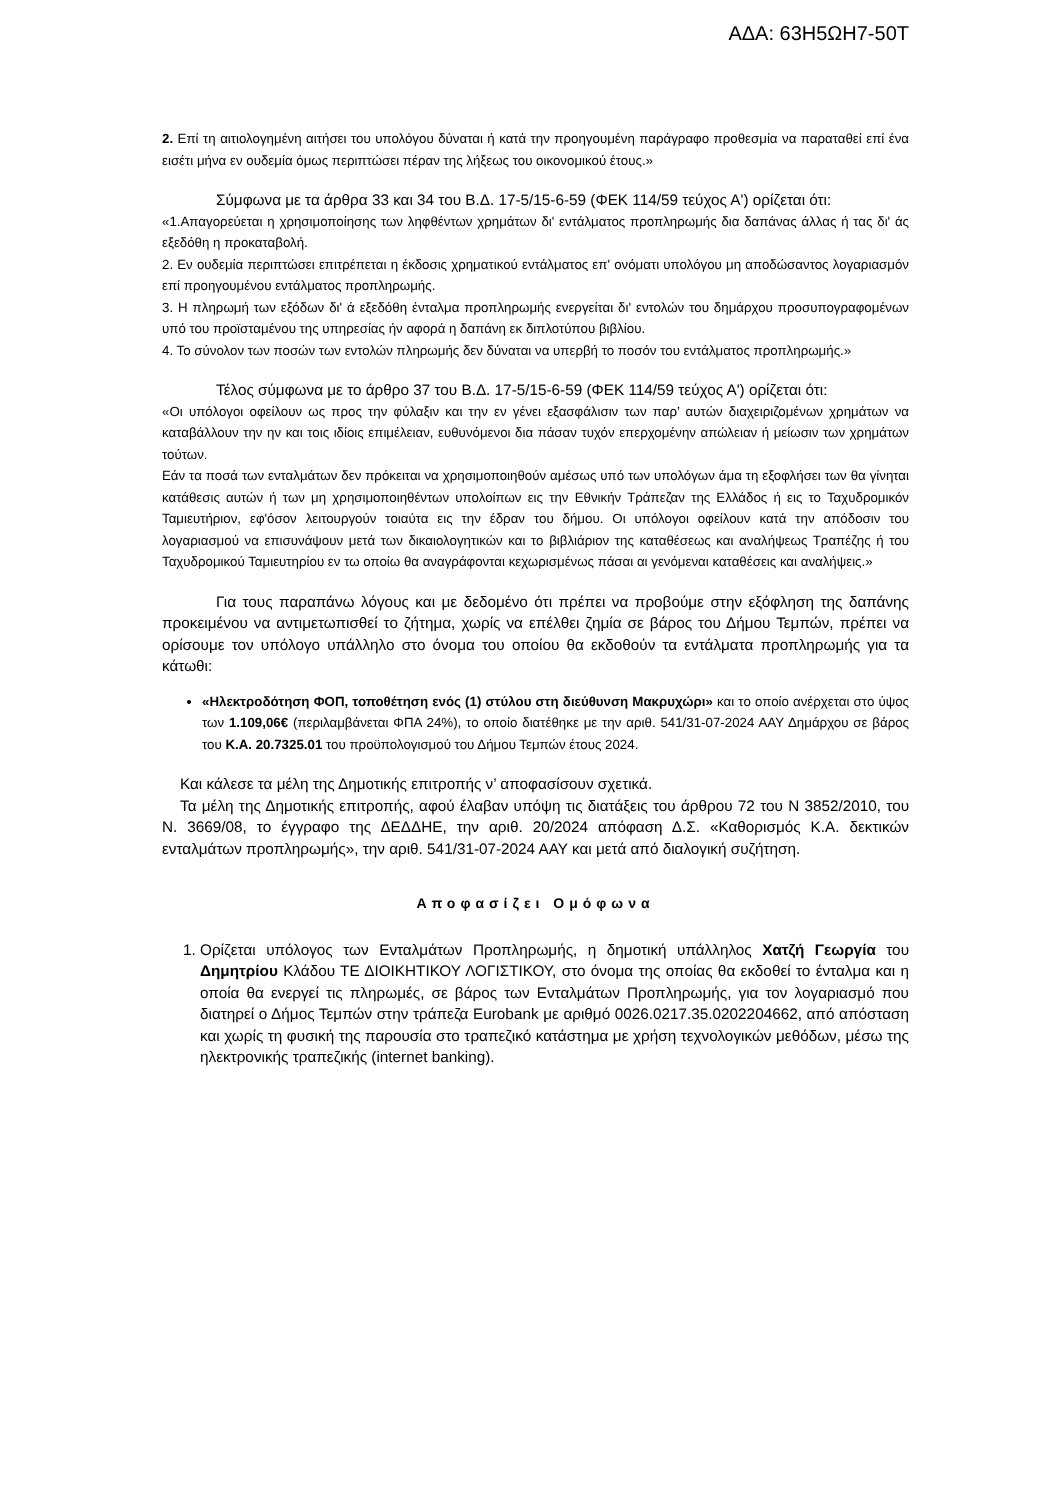ΑΔΑ: 63Η5ΩΗ7-50Τ
2. Επί τη αιτιολογημένη αιτήσει του υπολόγου δύναται ή κατά την προηγουμένη παράγραφο προθεσμία να παραταθεί επί ένα εισέτι μήνα εν ουδεμία όμως περιπτώσει πέραν της λήξεως του οικονομικού έτους.»
Σύμφωνα με τα άρθρα 33 και 34 του Β.Δ. 17-5/15-6-59 (ΦΕΚ 114/59 τεύχος Α') ορίζεται ότι:
«1.Απαγορεύεται η χρησιμοποίησης των ληφθέντων χρημάτων δι' εντάλματος προπληρωμής δια δαπάνας άλλας ή τας δι' άς εξεδόθη η προκαταβολή.
2. Εν ουδεμία περιπτώσει επιτρέπεται η έκδοσις χρηματικού εντάλματος επ' ονόματι υπολόγου μη αποδώσαντος λογαριασμόν επί προηγουμένου εντάλματος προπληρωμής.
3. Η πληρωμή των εξόδων δι' ά εξεδόθη ένταλμα προπληρωμής ενεργείται δι' εντολών του δημάρχου προσυπογραφομένων υπό του προϊσταμένου της υπηρεσίας ήν αφορά η δαπάνη εκ διπλοτύπου βιβλίου.
4. Το σύνολον των ποσών των εντολών πληρωμής δεν δύναται να υπερβή το ποσόν του εντάλματος προπληρωμής.»
Τέλος σύμφωνα με το άρθρο 37 του Β.Δ. 17-5/15-6-59 (ΦΕΚ 114/59 τεύχος Α') ορίζεται ότι:
«Οι υπόλογοι οφείλουν ως προς την φύλαξιν και την εν γένει εξασφάλισιν των παρ’ αυτών διαχειριζομένων χρημάτων να καταβάλλουν την ην και τοις ιδίοις επιμέλειαν, ευθυνόμενοι δια πάσαν τυχόν επερχομένην απώλειαν ή μείωσιν των χρημάτων τούτων.
Εάν τα ποσά των ενταλμάτων δεν πρόκειται να χρησιμοποιηθούν αμέσως υπό των υπολόγων άμα τη εξοφλήσει των θα γίνηται κατάθεσις αυτών ή των μη χρησιμοποιηθέντων υπολοίπων εις την Εθνικήν Τράπεζαν της Ελλάδος ή εις το Ταχυδρομικόν Ταμιευτήριον, εφ'όσον λειτουργούν τοιαύτα εις την έδραν του δήμου. Οι υπόλογοι οφείλουν κατά την απόδοσιν του λογαριασμού να επισυνάψουν μετά των δικαιολογητικών και το βιβλιάριον της καταθέσεως και αναλήψεως Τραπέζης ή του Ταχυδρομικού Ταμιευτηρίου εν τω οποίω θα αναγράφονται κεχωρισμένως πάσαι αι γενόμεναι καταθέσεις και αναλήψεις.»
Για τους παραπάνω λόγους και με δεδομένο ότι πρέπει να προβούμε στην εξόφληση της δαπάνης προκειμένου να αντιμετωπισθεί το ζήτημα, χωρίς να επέλθει ζημία σε βάρος του Δήμου Τεμπών, πρέπει να ορίσουμε τον υπόλογο υπάλληλο στο όνομα του οποίου θα εκδοθούν τα εντάλματα προπληρωμής για τα κάτωθι:
«Ηλεκτροδότηση ΦΟΠ, τοποθέτηση ενός (1) στύλου στη διεύθυνση Μακρυχώρι» και το οποίο ανέρχεται στο ύψος των 1.109,06€ (περιλαμβάνεται ΦΠΑ 24%), το οποίο διατέθηκε με την αριθ. 541/31-07-2024 ΑΑΥ Δημάρχου σε βάρος του Κ.Α. 20.7325.01 του προϋπολογισμού του Δήμου Τεμπών έτους 2024.
Και κάλεσε τα μέλη της Δημοτικής επιτροπής ν’ αποφασίσουν σχετικά.
Τα μέλη της Δημοτικής επιτροπής, αφού έλαβαν υπόψη τις διατάξεις του άρθρου 72 του Ν 3852/2010, του Ν. 3669/08, το έγγραφο της ΔΕΔΔΗΕ, την αριθ. 20/2024 απόφαση Δ.Σ. «Καθορισμός Κ.Α. δεκτικών ενταλμάτων προπληρωμής», την αριθ. 541/31-07-2024 ΑΑΥ και μετά από διαλογική συζήτηση.
Αποφασίζει Ομόφωνα
1. Ορίζεται υπόλογος των Ενταλμάτων Προπληρωμής, η δημοτική υπάλληλος Χατζή Γεωργία του Δημητρίου Κλάδου ΤΕ ΔΙΟΙΚΗΤΙΚΟΥ ΛΟΓΙΣΤΙΚΟΥ, στο όνομα της οποίας θα εκδοθεί το ένταλμα και η οποία θα ενεργεί τις πληρωμές, σε βάρος των Ενταλμάτων Προπληρωμής, για τον λογαριασμό που διατηρεί ο Δήμος Τεμπών στην τράπεζα Eurobank με αριθμό 0026.0217.35.0202204662, από απόσταση και χωρίς τη φυσική της παρουσία στο τραπεζικό κατάστημα με χρήση τεχνολογικών μεθόδων, μέσω της ηλεκτρονικής τραπεζικής (internet banking).